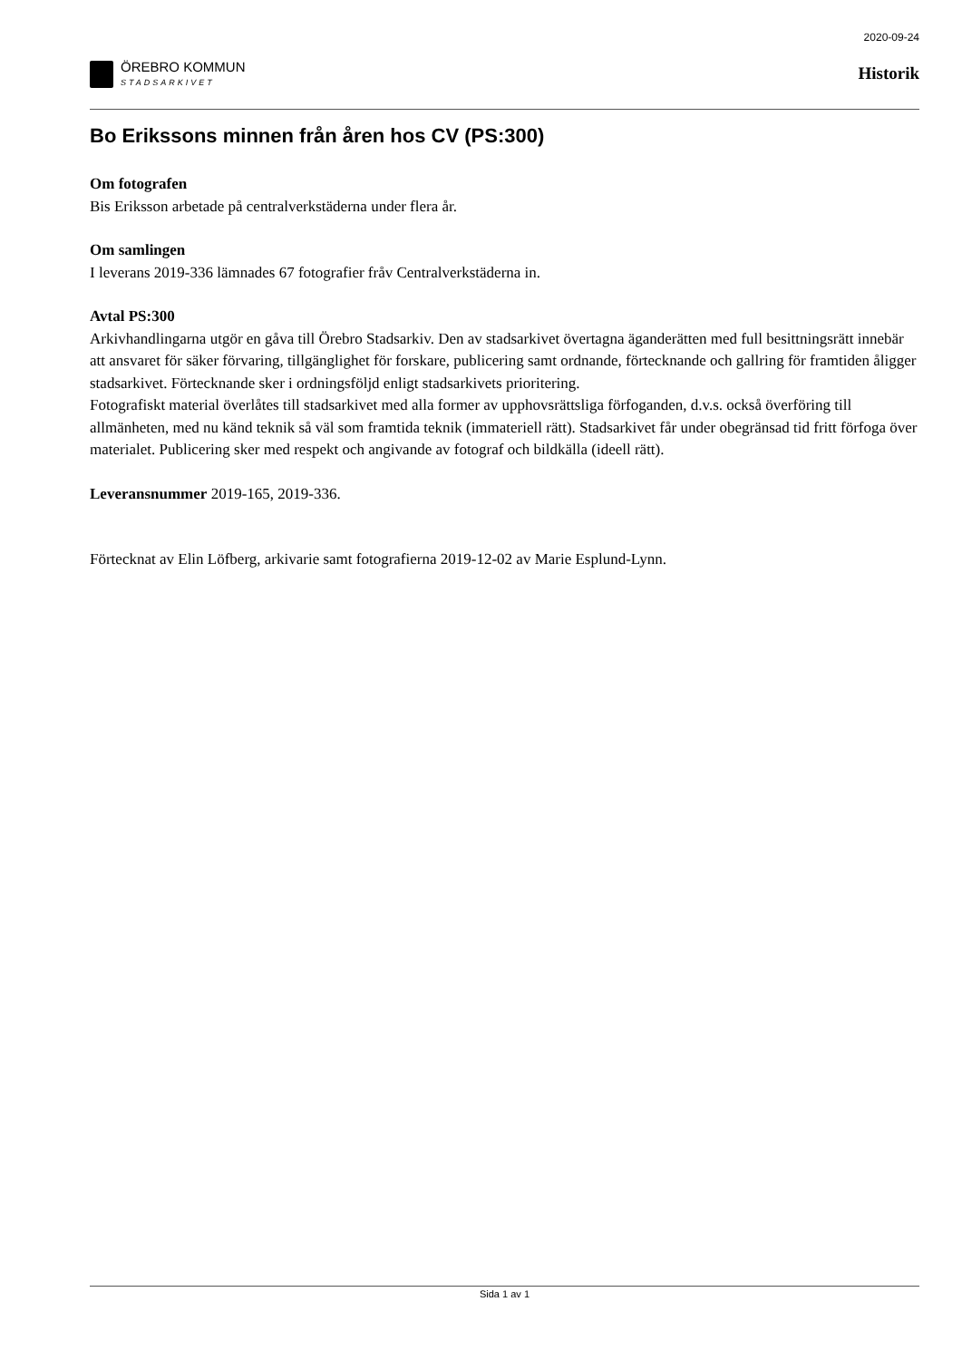ÖREBRO KOMMUN
STADSARKIVET
2020-09-24
Historik
Bo Erikssons minnen från åren hos CV (PS:300)
Om fotografen
Bis Eriksson arbetade på centralverkstäderna under flera år.
Om samlingen
I leverans 2019-336 lämnades 67 fotografier fråv Centralverkstäderna in.
Avtal PS:300
Arkivhandlingarna utgör en gåva till Örebro Stadsarkiv. Den av stadsarkivet övertagna äganderätten med full besittningsrätt innebär att ansvaret för säker förvaring, tillgänglighet för forskare, publicering samt ordnande, förtecknande och gallring för framtiden åligger stadsarkivet. Förtecknande sker i ordningsföljd enligt stadsarkivets prioritering.
Fotografiskt material överlåtes till stadsarkivet med alla former av upphovsrättsliga förfoganden, d.v.s. också överföring till allmänheten, med nu känd teknik så väl som framtida teknik (immateriell rätt). Stadsarkivet får under obegränsad tid fritt förfoga över materialet. Publicering sker med respekt och angivande av fotograf och bildkälla (ideell rätt).
Leveransnummer 2019-165, 2019-336.
Förtecknat av Elin Löfberg, arkivarie samt fotografierna 2019-12-02 av Marie Esplund-Lynn.
Sida 1 av 1